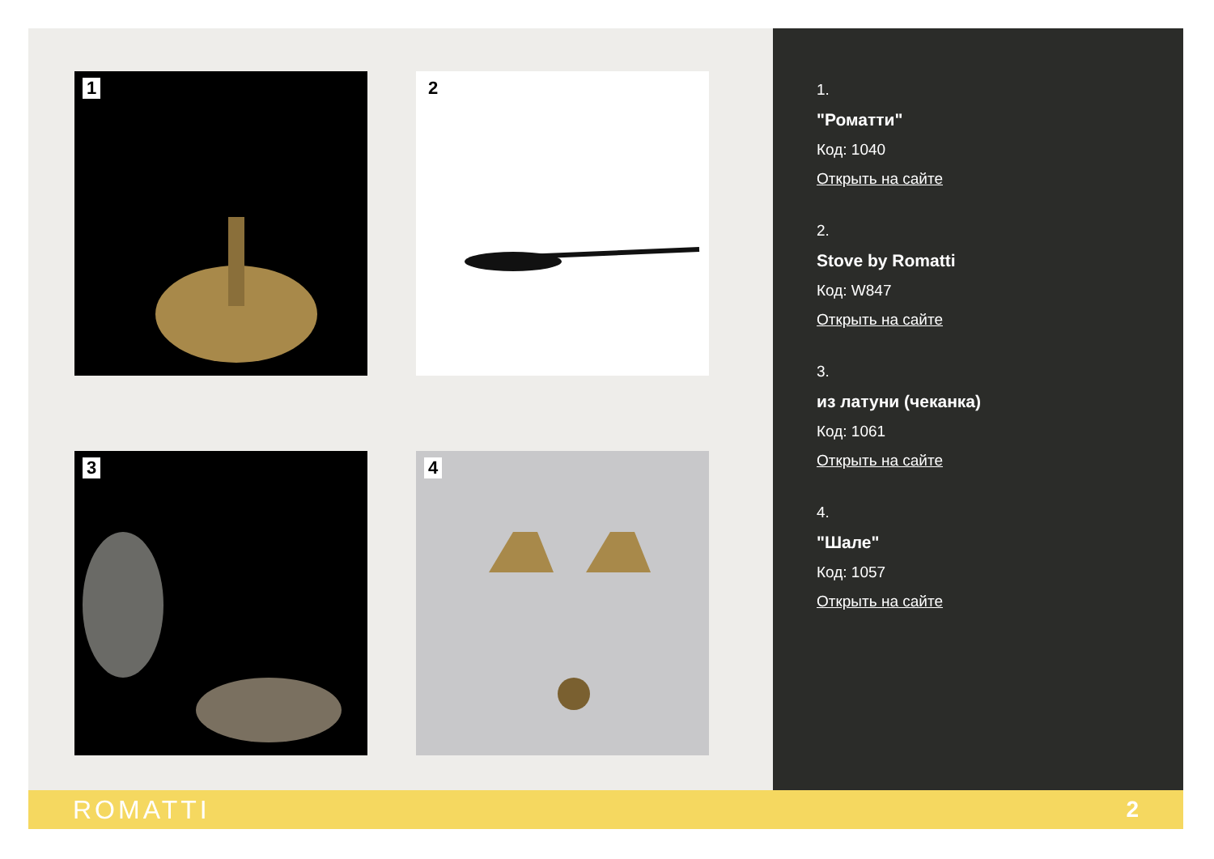1
2
3
4
1.
"Роматти"
Код: 1040
Открыть на сайте
2.
Stove by Romatti
Код: W847
Открыть на сайте
3.
из латуни (чеканка)
Код: 1061
Открыть на сайте
4.
"Шале"
Код: 1057
Открыть на сайте
ROMATTI 2